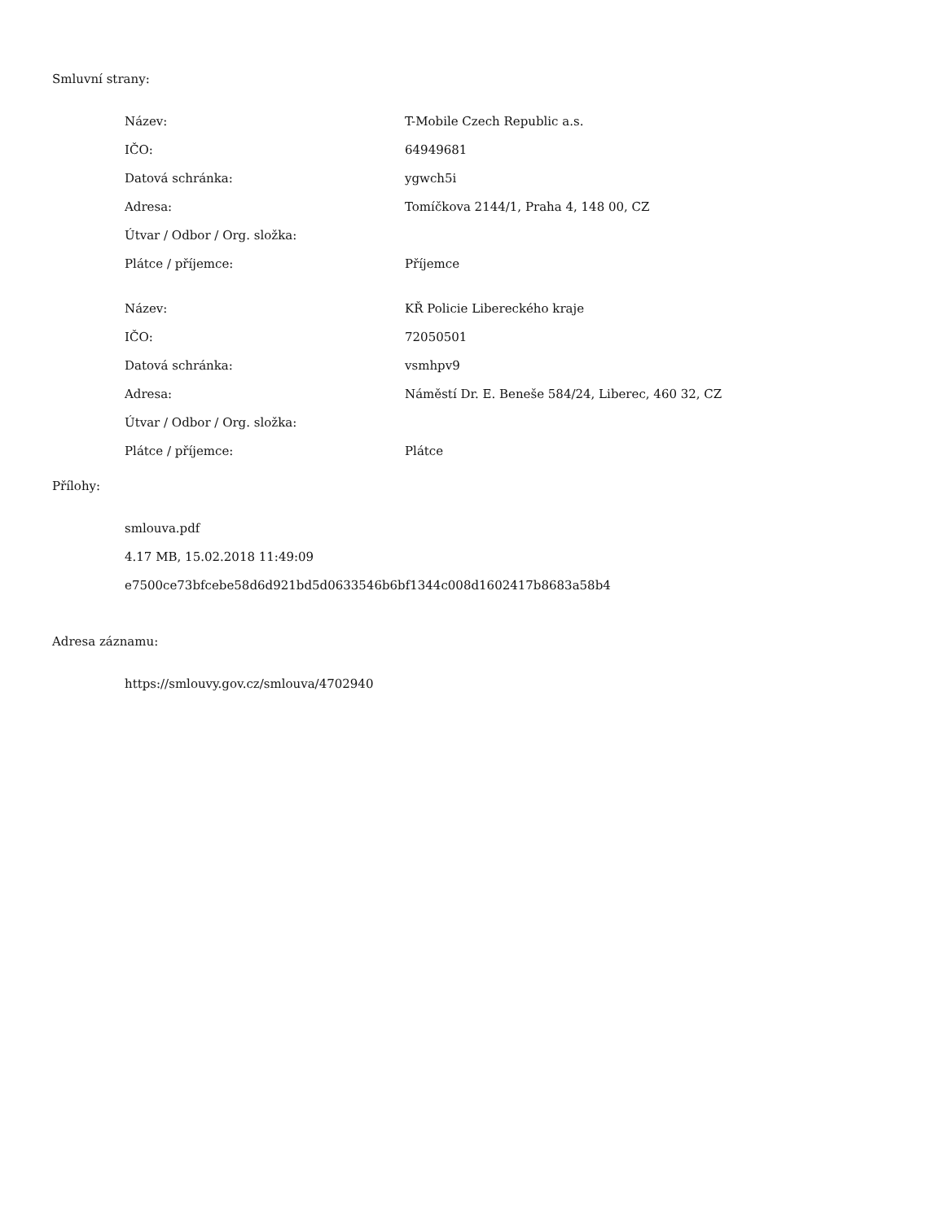Smluvní strany:
| Název: | T-Mobile Czech Republic a.s. |
| IČO: | 64949681 |
| Datová schránka: | ygwch5i |
| Adresa: | Tomíčkova 2144/1, Praha 4, 148 00, CZ |
| Útvar / Odbor / Org. složka: | |
| Plátce / příjemce: | Příjemce |
| Název: | KŘ Policie Libereckého kraje |
| IČO: | 72050501 |
| Datová schránka: | vsmhpv9 |
| Adresa: | Náměstí Dr. E. Beneše 584/24, Liberec, 460 32, CZ |
| Útvar / Odbor / Org. složka: | |
| Plátce / příjemce: | Plátce |
Přílohy:
smlouva.pdf
4.17 MB, 15.02.2018 11:49:09
e7500ce73bfcebe58d6d921bd5d0633546b6bf1344c008d1602417b8683a58b4
Adresa záznamu:
https://smlouvy.gov.cz/smlouva/4702940